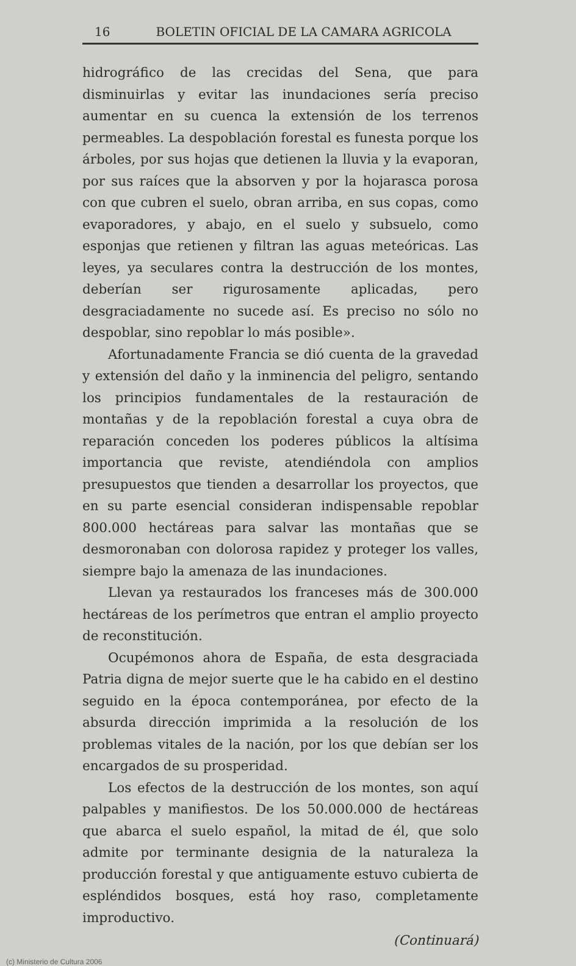16 BOLETIN OFICIAL DE LA CAMARA AGRICOLA
hidrográfico de las crecidas del Sena, que para disminuirlas y evitar las inundaciones sería preciso aumentar en su cuenca la extensión de los terrenos permeables. La despoblación forestal es funesta porque los árboles, por sus hojas que detienen la lluvia y la evaporan, por sus raíces que la absorven y por la hojarasca porosa con que cubren el suelo, obran arriba, en sus copas, como evaporadores, y abajo, en el suelo y subsuelo, como esponjas que retienen y filtran las aguas meteóricas. Las leyes, ya seculares contra la destrucción de los montes, deberían ser rigurosamente aplicadas, pero desgraciadamente no sucede así. Es preciso no sólo no despoblar, sino repoblar lo más posible».
Afortunadamente Francia se dió cuenta de la gravedad y extensión del daño y la inminencia del peligro, sentando los principios fundamentales de la restauración de montañas y de la repoblación forestal a cuya obra de reparación conceden los poderes públicos la altísima importancia que reviste, atendiéndola con amplios presupuestos que tienden a desarrollar los proyectos, que en su parte esencial consideran indispensable repoblar 800.000 hectáreas para salvar las montañas que se desmoronaban con dolorosa rapidez y proteger los valles, siempre bajo la amenaza de las inundaciones.
Llevan ya restaurados los franceses más de 300.000 hectáreas de los perímetros que entran el amplio proyecto de reconstitución.
Ocupémonos ahora de España, de esta desgraciada Patria digna de mejor suerte que le ha cabido en el destino seguido en la época contemporánea, por efecto de la absurda dirección imprimida a la resolución de los problemas vitales de la nación, por los que debían ser los encargados de su prosperidad.
Los efectos de la destrucción de los montes, son aquí palpables y manifiestos. De los 50.000.000 de hectáreas que abarca el suelo español, la mitad de él, que solo admite por terminante designia de la naturaleza la producción forestal y que antiguamente estuvo cubierta de espléndidos bosques, está hoy raso, completamente improductivo.
(Continuará)
(c) Ministerio de Cultura 2006